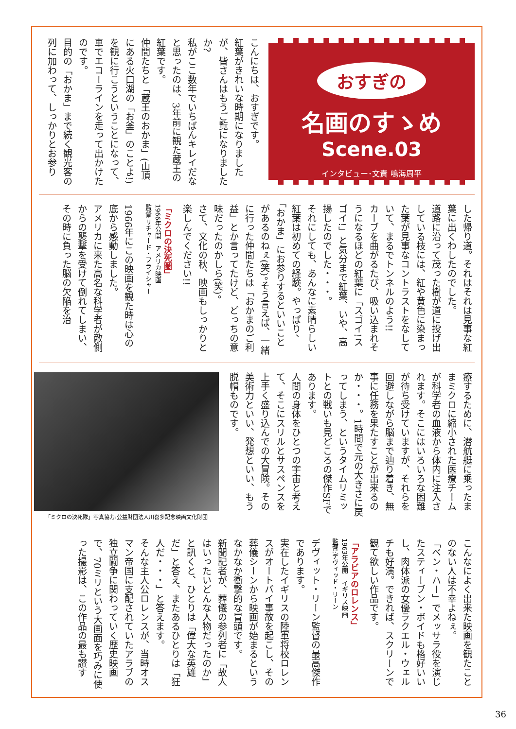おすぎの
名画のすゝめ
Scene.03
インタビュー･文責 鳴海周平
こんにちは、おすぎです。
紅葉がきれいな時期になりましたが、皆さんはもうご覧になりましたか?
私がここ数年でいちばんキレイだなと思ったのは、3年前に観た蔵王の紅葉です。
仲間たちと「蔵王のおかま」(山頂にある火口湖の「お釜」のことよ!)を観に行こうということになって、車でエコーラインを走って出かけたのです。
目的の「おかま」まで続く観光客の列に加わって、しっかりとお参り
した帰り道。それはそれは見事な紅葉に出くわしたのでした。
道路に沿って茂った樹が道に投げ出している枝には、紅や黄色に染まった葉が見事なコントラストをなしていて、まるでトンネルのよう!!
カーブを曲がるたび、吸い込まれそうになるほどの紅葉に「スゴイ!スゴイ!」と気分まで紅葉、いや、高揚したのでした・・・。
それにしても、あんなに素晴らしい紅葉は初めての経験。やっぱり、「おかま」にお参りするといいことがあるのねぇ(笑)。そう言えば、一緒に行った仲間たちは「おかまのご利益」とか言ってたけど、どっちの意味だったのかしら(笑)。
さて、文化の秋、映画もしっかりと楽しんでください!!
「ミクロの決死圏」
1966年公開　アメリカ映画
監督:リチャード・フライシャー
1966年にこの映画を観た時は心の底から感動しました。
アメリカに来た高名な科学者が敵側からの襲撃を受けて倒れてしまい、その時に負った脳の欠陥を治
療するために、潜航艇に乗ったままミクロに縮小された医療チームが科学者の血液から体内に注入されます。そこにはいろいろな困難が待ち受けていますが、それらを回避しながら脳まで辿り着き、無事に任務を果たすことが出来るのか・・・。1時間で元の大きさに戻ってしまう、というタイムリミットとの戦いも見どころの傑作SFであります。
人間の身体をひとつの宇宙と考えて、そこにスリルとサスペンスを上手く盛り込んでの大冒険。その美術力といい、発想といい、もう脱帽ものです。
「ミクロの決死隊」写真協力:公益財団法人川喜多記念映画文化財団
こんなによく出来た映画を観たことのない人は不幸よねぇ。
「ベン・ハー」でメッサラ役を演じたスティーブン・ボイドも格好いいし、肉体派の女優ラクエル・ウェルチも好演。できれば、スクリーンで観て欲しい作品です。
「アラビアのロレンス」
1963年公開　イギリス映画
監督:デヴィッド・リーン
デヴィット・リーン監督の最高傑作であります。
実在したイギリスの陸軍将校ロレンスがオートバイ事故を起こし、その葬儀シーンから映画が始まるというなかなか衝撃的な冒頭です。
新聞記者が、葬儀の参列者に「故人はいったいどんな人物だったのか」と訊くと、ひとりは「偉大な英雄だ」と答え、またあるひとりは「狂人だ・・・」と答えます。
そんな主人公ロレンスが、当時オスマン帝国に支配されていたアラブの独立闘争に関わっていく歴史映画で、70ミリという大画面を巧みに使った撮影は、この作品の最も讃す
36